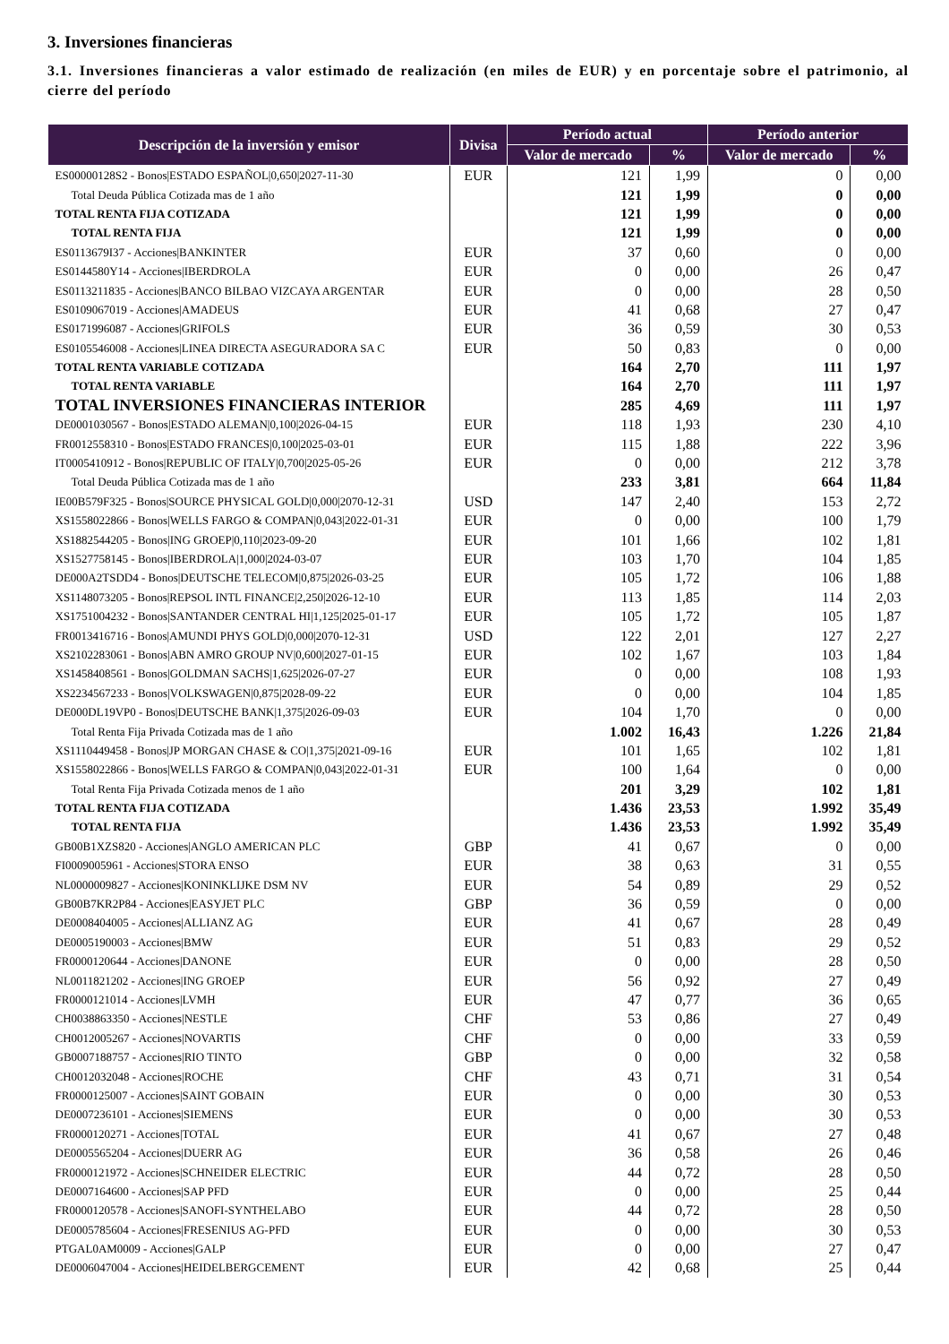3. Inversiones financieras
3.1. Inversiones financieras a valor estimado de realización (en miles de EUR) y en porcentaje sobre el patrimonio, al cierre del período
| Descripción de la inversión y emisor | Divisa | Período actual | | Período anterior | |
| --- | --- | --- | --- | --- | --- |
| | | Valor de mercado | % | Valor de mercado | % |
| ES00000128S2 - Bonos/ESTADO ESPAÑOL/0,650/2027-11-30 | EUR | 121 | 1,99 | 0 | 0,00 |
| Total Deuda Pública Cotizada mas de 1 año | | 121 | 1,99 | 0 | 0,00 |
| TOTAL RENTA FIJA COTIZADA | | 121 | 1,99 | 0 | 0,00 |
| TOTAL RENTA FIJA | | 121 | 1,99 | 0 | 0,00 |
| ES0113679I37 - Acciones/BANKINTER | EUR | 37 | 0,60 | 0 | 0,00 |
| ES0144580Y14 - Acciones/IBERDROLA | EUR | 0 | 0,00 | 26 | 0,47 |
| ES0113211835 - Acciones/BANCO BILBAO VIZCAYA ARGENTAR | EUR | 0 | 0,00 | 28 | 0,50 |
| ES0109067019 - Acciones/AMADEUS | EUR | 41 | 0,68 | 27 | 0,47 |
| ES0171996087 - Acciones/GRIFOLS | EUR | 36 | 0,59 | 30 | 0,53 |
| ES0105546008 - Acciones/LINEA DIRECTA ASEGURADORA SA C | EUR | 50 | 0,83 | 0 | 0,00 |
| TOTAL RENTA VARIABLE COTIZADA | | 164 | 2,70 | 111 | 1,97 |
| TOTAL RENTA VARIABLE | | 164 | 2,70 | 111 | 1,97 |
| TOTAL INVERSIONES FINANCIERAS INTERIOR | | 285 | 4,69 | 111 | 1,97 |
| DE0001030567 - Bonos/ESTADO ALEMAN/0,100/2026-04-15 | EUR | 118 | 1,93 | 230 | 4,10 |
| FR0012558310 - Bonos/ESTADO FRANCES/0,100/2025-03-01 | EUR | 115 | 1,88 | 222 | 3,96 |
| IT0005410912 - Bonos/REPUBLIC OF ITALY/0,700/2025-05-26 | EUR | 0 | 0,00 | 212 | 3,78 |
| Total Deuda Pública Cotizada mas de 1 año | | 233 | 3,81 | 664 | 11,84 |
| IE00B579F325 - Bonos/SOURCE PHYSICAL GOLD/0,000/2070-12-31 | USD | 147 | 2,40 | 153 | 2,72 |
| XS1558022866 - Bonos/WELLS FARGO & COMPAN/0,043/2022-01-31 | EUR | 0 | 0,00 | 100 | 1,79 |
| XS1882544205 - Bonos/ING GROEP/0,110/2023-09-20 | EUR | 101 | 1,66 | 102 | 1,81 |
| XS1527758145 - Bonos/IBERDROLA/1,000/2024-03-07 | EUR | 103 | 1,70 | 104 | 1,85 |
| DE000A2TSDD4 - Bonos/DEUTSCHE TELECOM/0,875/2026-03-25 | EUR | 105 | 1,72 | 106 | 1,88 |
| XS1148073205 - Bonos/REPSOL INTL FINANCE/2,250/2026-12-10 | EUR | 113 | 1,85 | 114 | 2,03 |
| XS1751004232 - Bonos/SANTANDER CENTRAL HI/1,125/2025-01-17 | EUR | 105 | 1,72 | 105 | 1,87 |
| FR0013416716 - Bonos/AMUNDI PHYS GOLD/0,000/2070-12-31 | USD | 122 | 2,01 | 127 | 2,27 |
| XS2102283061 - Bonos/ABN AMRO GROUP NV/0,600/2027-01-15 | EUR | 102 | 1,67 | 103 | 1,84 |
| XS1458408561 - Bonos/GOLDMAN SACHS/1,625/2026-07-27 | EUR | 0 | 0,00 | 108 | 1,93 |
| XS2234567233 - Bonos/VOLKSWAGEN/0,875/2028-09-22 | EUR | 0 | 0,00 | 104 | 1,85 |
| DE000DL19VP0 - Bonos/DEUTSCHE BANK/1,375/2026-09-03 | EUR | 104 | 1,70 | 0 | 0,00 |
| Total Renta Fija Privada Cotizada mas de 1 año | | 1.002 | 16,43 | 1.226 | 21,84 |
| XS1110449458 - Bonos/JP MORGAN CHASE & CO/1,375/2021-09-16 | EUR | 101 | 1,65 | 102 | 1,81 |
| XS1558022866 - Bonos/WELLS FARGO & COMPAN/0,043/2022-01-31 | EUR | 100 | 1,64 | 0 | 0,00 |
| Total Renta Fija Privada Cotizada menos de 1 año | | 201 | 3,29 | 102 | 1,81 |
| TOTAL RENTA FIJA COTIZADA | | 1.436 | 23,53 | 1.992 | 35,49 |
| TOTAL RENTA FIJA | | 1.436 | 23,53 | 1.992 | 35,49 |
| GB00B1XZS820 - Acciones/ANGLO AMERICAN PLC | GBP | 41 | 0,67 | 0 | 0,00 |
| FI0009005961 - Acciones/STORA ENSO | EUR | 38 | 0,63 | 31 | 0,55 |
| NL0000009827 - Acciones/KONINKLIJKE DSM NV | EUR | 54 | 0,89 | 29 | 0,52 |
| GB00B7KR2P84 - Acciones/EASYJET PLC | GBP | 36 | 0,59 | 0 | 0,00 |
| DE0008404005 - Acciones/ALLIANZ AG | EUR | 41 | 0,67 | 28 | 0,49 |
| DE0005190003 - Acciones/BMW | EUR | 51 | 0,83 | 29 | 0,52 |
| FR0000120644 - Acciones/DANONE | EUR | 0 | 0,00 | 28 | 0,50 |
| NL0011821202 - Acciones/ING GROEP | EUR | 56 | 0,92 | 27 | 0,49 |
| FR0000121014 - Acciones/LVMH | EUR | 47 | 0,77 | 36 | 0,65 |
| CH0038863350 - Acciones/NESTLE | CHF | 53 | 0,86 | 27 | 0,49 |
| CH0012005267 - Acciones/NOVARTIS | CHF | 0 | 0,00 | 33 | 0,59 |
| GB0007188757 - Acciones/RIO TINTO | GBP | 0 | 0,00 | 32 | 0,58 |
| CH0012032048 - Acciones/ROCHE | CHF | 43 | 0,71 | 31 | 0,54 |
| FR0000125007 - Acciones/SAINT GOBAIN | EUR | 0 | 0,00 | 30 | 0,53 |
| DE0007236101 - Acciones/SIEMENS | EUR | 0 | 0,00 | 30 | 0,53 |
| FR0000120271 - Acciones/TOTAL | EUR | 41 | 0,67 | 27 | 0,48 |
| DE0005565204 - Acciones/DUERR AG | EUR | 36 | 0,58 | 26 | 0,46 |
| FR0000121972 - Acciones/SCHNEIDER ELECTRIC | EUR | 44 | 0,72 | 28 | 0,50 |
| DE0007164600 - Acciones/SAP PFD | EUR | 0 | 0,00 | 25 | 0,44 |
| FR0000120578 - Acciones/SANOFI-SYNTHELABO | EUR | 44 | 0,72 | 28 | 0,50 |
| DE0005785604 - Acciones/FRESENIUS AG-PFD | EUR | 0 | 0,00 | 30 | 0,53 |
| PTGAL0AM0009 - Acciones/GALP | EUR | 0 | 0,00 | 27 | 0,47 |
| DE0006047004 - Acciones/HEIDELBERGCEMENT | EUR | 42 | 0,68 | 25 | 0,44 |